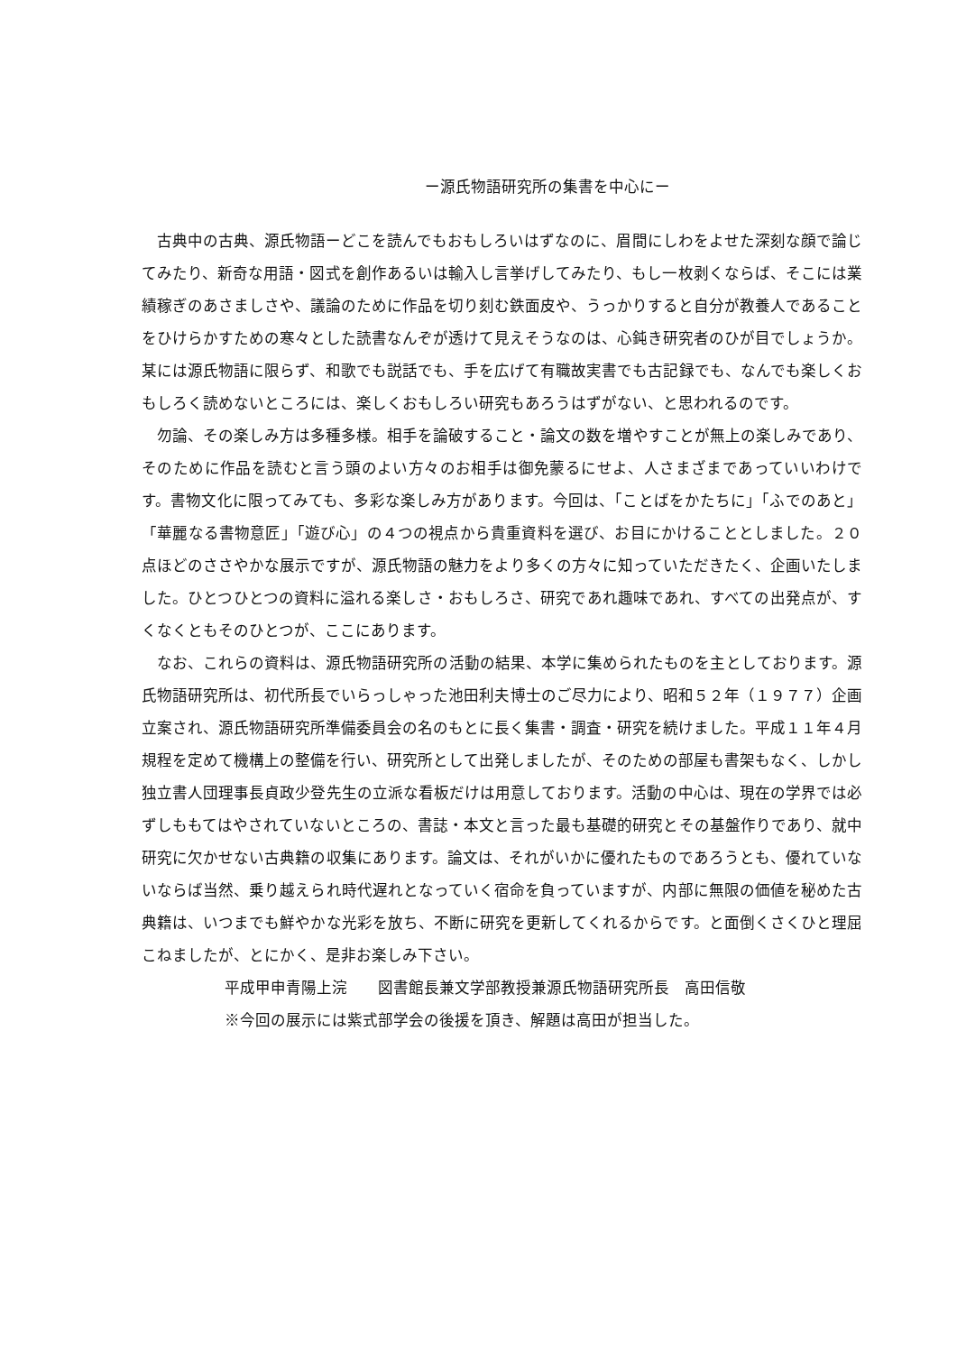ー源氏物語研究所の集書を中心にー
古典中の古典、源氏物語ーどこを読んでもおもしろいはずなのに、眉間にしわをよせた深刻な顔で論じてみたり、新奇な用語・図式を創作あるいは輸入し言挙げしてみたり、もし一枚剥くならば、そこには業績稼ぎのあさましさや、議論のために作品を切り刻む鉄面皮や、うっかりすると自分が教養人であることをひけらかすための寒々とした読書なんぞが透けて見えそうなのは、心鈍き研究者のひが目でしょうか。某には源氏物語に限らず、和歌でも説話でも、手を広げて有職故実書でも古記録でも、なんでも楽しくおもしろく読めないところには、楽しくおもしろい研究もあろうはずがない、と思われるのです。
勿論、その楽しみ方は多種多様。相手を論破すること・論文の数を増やすことが無上の楽しみであり、そのために作品を読むと言う頭のよい方々のお相手は御免蒙るにせよ、人さまざまであっていいわけです。書物文化に限ってみても、多彩な楽しみ方があります。今回は、「ことばをかたちに」「ふでのあと」「華麗なる書物意匠」「遊び心」の４つの視点から貴重資料を選び、お目にかけることとしました。２０点ほどのささやかな展示ですが、源氏物語の魅力をより多くの方々に知っていただきたく、企画いたしました。ひとつひとつの資料に溢れる楽しさ・おもしろさ、研究であれ趣味であれ、すべての出発点が、すくなくともそのひとつが、ここにあります。
なお、これらの資料は、源氏物語研究所の活動の結果、本学に集められたものを主としております。源氏物語研究所は、初代所長でいらっしゃった池田利夫博士のご尽力により、昭和５２年（１９７７）企画立案され、源氏物語研究所準備委員会の名のもとに長く集書・調査・研究を続けました。平成１１年４月規程を定めて機構上の整備を行い、研究所として出発しましたが、そのための部屋も書架もなく、しかし独立書人団理事長貞政少登先生の立派な看板だけは用意しております。活動の中心は、現在の学界では必ずしももてはやされていないところの、書誌・本文と言った最も基礎的研究とその基盤作りであり、就中研究に欠かせない古典籍の収集にあります。論文は、それがいかに優れたものであろうとも、優れていないならば当然、乗り越えられ時代遅れとなっていく宿命を負っていますが、内部に無限の価値を秘めた古典籍は、いつまでも鮮やかな光彩を放ち、不断に研究を更新してくれるからです。と面倒くさくひと理屈こねましたが、とにかく、是非お楽しみ下さい。
平成甲申青陽上浣　　図書館長兼文学部教授兼源氏物語研究所長　高田信敬
※今回の展示には紫式部学会の後援を頂き、解題は高田が担当した。